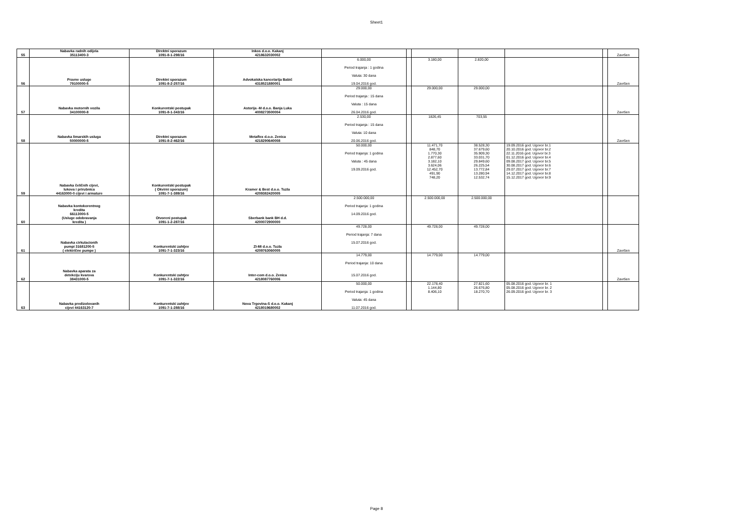Sheet1
| 55 | Nabavka radnih odijela 35113400-3 | Direktni sporazum 1091-8-1-298/16 | Inkos d.o.o. Kakanj 4218632030002 | | | | | | | Završen |
| 56 | Pravne usluge 79100000-5 | Direktni sporazum 1091-8-2-257/16 | Advokatska kancelarija Babić 4318521880001 | 6.000,00 Period trajanja : 1 godina Valuta: 30 dana 19.04.2016 god. | | 3.180,00 | 2.820,00 | | | Završen |
| 57 | Nabavka motornih vozila 34100000-8 | Konkurentski postupak 1091-8-1-343/16 | Astorija -M d.o.o. Banja Luka 4008273500004 | 29.000,00 Period trajanja : 15 dana Valuta : 15 dana 26.04.2016 god. | | 29.000,00 | 29.000,00 | | | Završen |
| 58 | Nabavka limarskih usluga 50000000-5 | Direktni sporazum 1091-8-2-462/16 | Metaflex d.o.o. Zenica 4218290640008 | 2.530,00 Period trajanja : 15 dana Valuta: 10 dana 20.06.2016 god. | | 1826,45 | 703,55 | | | Završen |
| 59 | Nabavka čeličnih cijevi, lukova i prirubnica 44163000-0 cijevi i armature | Konkurentski postupak ( Okvirni sporazum) 1091-7-1-389/16 | Kramer & Best d.o.o. Tuzla 4209382420005 | 50.000,00 Period trajanja: 1 godina Valuta : 45 dana 19.09.2016 god. | | 11.471,70 848,70 1.770,30 2.877,60 3.182,10 3.624,06 12.452,70 491,90 748,20 | 38.528,30 37.679,60 35.909,30 33.031,70 29.849,60 26.225,54 13.772,84 13.280,94 12.532,74 | 19.09.2016 god. Ugovor br.1 20.10.2016 god. Ugovor br.2 22.11.2016 god. Ugovor br.3 01.12.2016 god. Ugovor br.4 09.08.2017 god. Ugovor br.5 30.08.2017 god. Ugovor br.6 29.07.2017 god. Ugovor br.7 14.12.2017 god. Ugovor br.8 15.12.2017 god. Ugovor br.9 | | |
| 60 | Nabavka kontokorentnog kredita 66113000-5 (Usluge odobravanja kredita ) | Otvoreni postupak 1091-1-2-287/16 | Sberbank bank BH d.d. 4200072900000 | 2.500.000,00 Period trajanja: 1 godina 14.09.2016 god. | | 2.500.000,00 | 2.500.000,00 | | | |
| 61 | Nabavka cirkulacionih pumpi 31681200-5 ( električne pumpe ) | Konkurentski zahtjev 1091-7-1-323/16 | ZI-MI d.o.o. Tuzla 4209763060005 | 49.728,00 Period trajanja: 7 dana 15.07.2016 god. | | 49.728,00 | 49.728,00 | | | Završen |
| 62 | Nabavka aparata za detekciju kvarova 38431000-5 | Konkurentski zahtjev 1091-7-1-322/16 | Inter-com d.o.o. Zenica 4218087760006 | 14.779,00 Period trajanja: 10 dana 15.07.2016 god. | | 14.779,00 | 14.779,00 | | | Završen |
| 63 | Nabavka predizolovanih cijevi 44163120-7 | Konkurentski zahtjev 1091-7-1-288/16 | Nova Trgovina-S d.o.o. Kakanj 4218019680002 | 50.000,00 Period trajanja: 1 godina Valuta: 45 dana 11.07.2016 god. | | 22.178,40 1.144,80 8.406,10 | 27.821,60 26.676,80 18.270,70 | 05.08.2016 god. Ugovor br. 1 05.08.2016 god. Ugovor br. 2 26.09.2016 god. Ugovor br. 3 | | |
Page 8